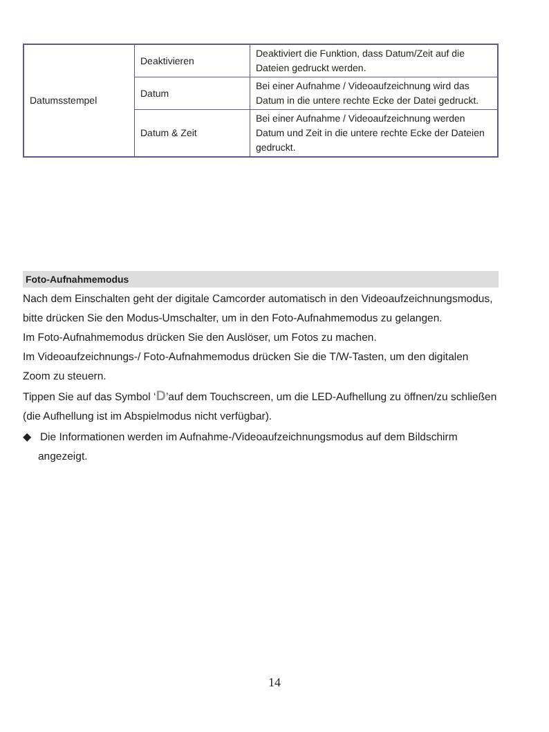| Datumsstempel | Deaktivieren | Deaktiviert die Funktion, dass Datum/Zeit auf die Dateien gedruckt werden. |
| | Datum | Bei einer Aufnahme / Videoaufzeichnung wird das Datum in die untere rechte Ecke der Datei gedruckt. |
| | Datum & Zeit | Bei einer Aufnahme / Videoaufzeichnung werden Datum und Zeit in die untere rechte Ecke der Dateien gedruckt. |
Foto-Aufnahmemodus
Nach dem Einschalten geht der digitale Camcorder automatisch in den Videoaufzeichnungsmodus, bitte drücken Sie den Modus-Umschalter, um in den Foto-Aufnahmemodus zu gelangen.
Im Foto-Aufnahmemodus drücken Sie den Auslöser, um Fotos zu machen.
Im Videoaufzeichnungs-/ Foto-Aufnahmemodus drücken Sie die T/W-Tasten, um den digitalen Zoom zu steuern.
Tippen Sie auf das Symbol ‘D’auf dem Touchscreen, um die LED-Aufhellung zu öffnen/zu schließen (die Aufhellung ist im Abspielmodus nicht verfügbar).
◆ Die Informationen werden im Aufnahme-/Videoaufzeichnungsmodus auf dem Bildschirm angezeigt.
14